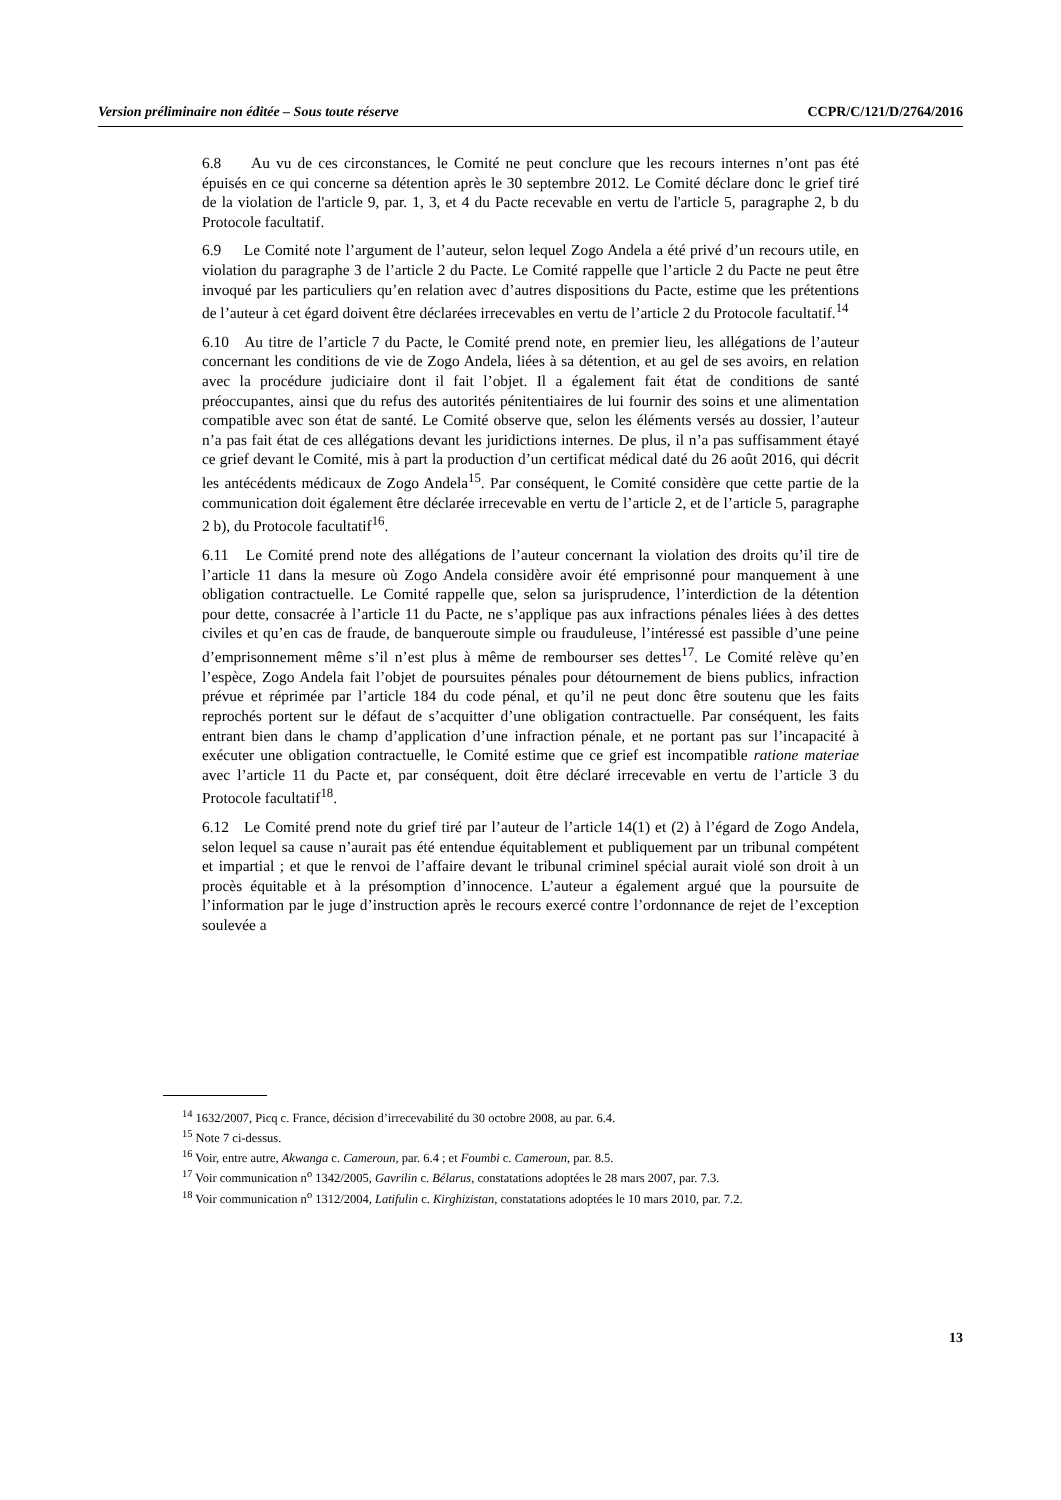Version préliminaire non éditée – Sous toute réserve CCPR/C/121/D/2764/2016
6.8 Au vu de ces circonstances, le Comité ne peut conclure que les recours internes n’ont pas été épuisés en ce qui concerne sa détention après le 30 septembre 2012. Le Comité déclare donc le grief tiré de la violation de l'article 9, par. 1, 3, et 4 du Pacte recevable en vertu de l'article 5, paragraphe 2, b du Protocole facultatif.
6.9 Le Comité note l’argument de l’auteur, selon lequel Zogo Andela a été privé d’un recours utile, en violation du paragraphe 3 de l’article 2 du Pacte. Le Comité rappelle que l’article 2 du Pacte ne peut être invoqué par les particuliers qu’en relation avec d’autres dispositions du Pacte, estime que les prétentions de l’auteur à cet égard doivent être déclarées irrecevables en vertu de l’article 2 du Protocole facultatif.<sup>14</sup>
6.10 Au titre de l’article 7 du Pacte, le Comité prend note, en premier lieu, les allégations de l’auteur concernant les conditions de vie de Zogo Andela, liées à sa détention, et au gel de ses avoirs, en relation avec la procédure judiciaire dont il fait l’objet. Il a également fait état de conditions de santé préoccupantes, ainsi que du refus des autorités pénitentiaires de lui fournir des soins et une alimentation compatible avec son état de santé. Le Comité observe que, selon les éléments versés au dossier, l’auteur n’a pas fait état de ces allégations devant les juridictions internes. De plus, il n’a pas suffisamment étayé ce grief devant le Comité, mis à part la production d’un certificat médical daté du 26 août 2016, qui décrit les antécédents médicaux de Zogo Andela<sup>15</sup>. Par conséquent, le Comité considère que cette partie de la communication doit également être déclarée irrecevable en vertu de l’article 2, et de l’article 5, paragraphe 2 b), du Protocole facultatif<sup>16</sup>.
6.11 Le Comité prend note des allégations de l’auteur concernant la violation des droits qu’il tire de l’article 11 dans la mesure où Zogo Andela considère avoir été emprisonné pour manquement à une obligation contractuelle. Le Comité rappelle que, selon sa jurisprudence, l’interdiction de la détention pour dette, consacrée à l’article 11 du Pacte, ne s’applique pas aux infractions pénales liées à des dettes civiles et qu’en cas de fraude, de banqueroute simple ou frauduleuse, l’intéressé est passible d’une peine d’emprisonnement même s’il n’est plus à même de rembourser ses dettes<sup>17</sup>. Le Comité relève qu’en l’espèce, Zogo Andela fait l’objet de poursuites pénales pour détournement de biens publics, infraction prévue et réprimée par l’article 184 du code pénal, et qu’il ne peut donc être soutenu que les faits reprochés portent sur le défaut de s’acquitter d’une obligation contractuelle. Par conséquent, les faits entrant bien dans le champ d’application d’une infraction pénale, et ne portant pas sur l’incapacité à exécuter une obligation contractuelle, le Comité estime que ce grief est incompatible ratione materiae avec l’article 11 du Pacte et, par conséquent, doit être déclaré irrecevable en vertu de l’article 3 du Protocole facultatif<sup>18</sup>.
6.12 Le Comité prend note du grief tiré par l’auteur de l’article 14(1) et (2) à l’égard de Zogo Andela, selon lequel sa cause n’aurait pas été entendue équitablement et publiquement par un tribunal compétent et impartial ; et que le renvoi de l’affaire devant le tribunal criminel spécial aurait violé son droit à un procès équitable et à la présomption d’innocence. L’auteur a également argué que la poursuite de l’information par le juge d’instruction après le recours exercé contre l’ordonnance de rejet de l’exception soulevée a
<sup>14</sup> 1632/2007, Picq c. France, décision d’irrecevabilité du 30 octobre 2008, au par. 6.4.
<sup>15</sup> Note 7 ci-dessus.
<sup>16</sup> Voir, entre autre, Akwanga c. Cameroun, par. 6.4 ; et Foumbi c. Cameroun, par. 8.5.
<sup>17</sup> Voir communication n<sup>o</sup> 1342/2005, Gavrilin c. Bélarus, constatations adoptées le 28 mars 2007, par. 7.3.
<sup>18</sup> Voir communication n<sup>o</sup> 1312/2004, Latifulin c. Kirghizistan, constatations adoptées le 10 mars 2010, par. 7.2.
13